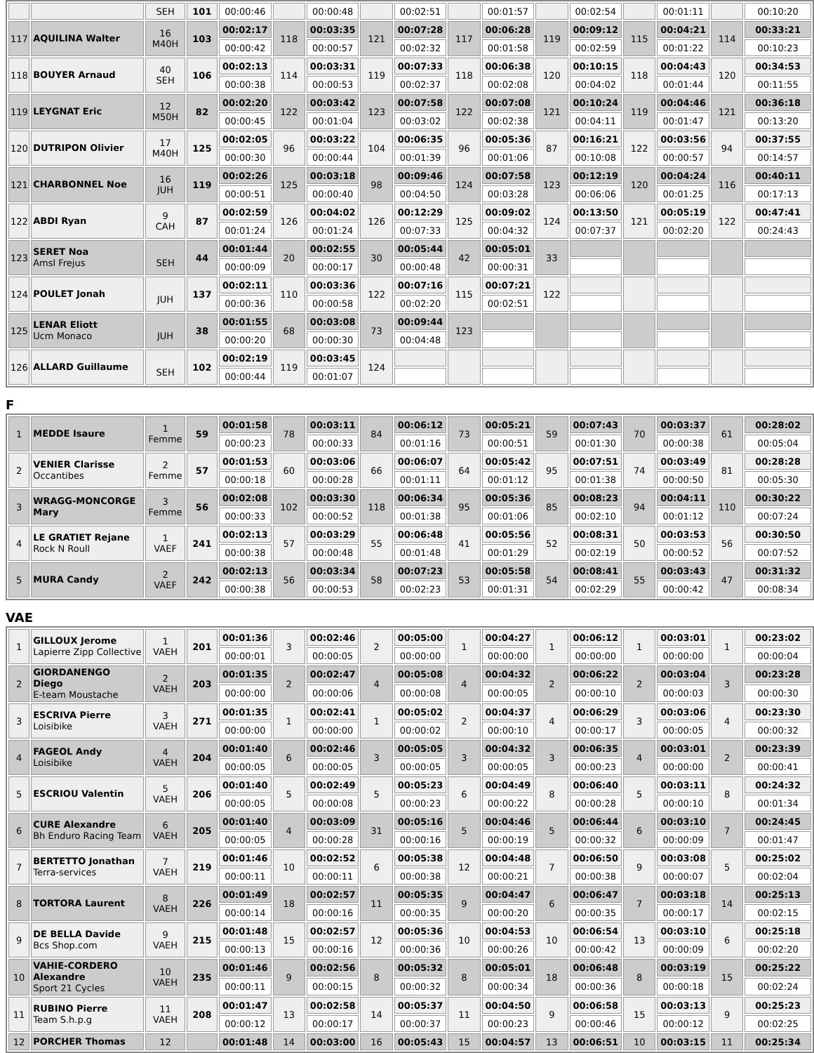| | | SEH | 101 | 00:00:46 | | 00:00:48 | | 00:02:51 | | 00:01:57 | | 00:02:54 | | 00:01:11 | | 00:10:20 |
| 117 | AQUILINA Walter | 16 M40H | 103 | 00:02:17 | 118 | 00:03:35 | 121 | 00:07:28 | 117 | 00:06:28 | 119 | 00:09:12 | 115 | 00:04:21 | 114 | 00:33:21 |
| | | | | 00:00:42 | | 00:00:57 | | 00:02:32 | | 00:01:58 | | 00:02:59 | | 00:01:22 | | 00:10:23 |
| 118 | BOUYER Arnaud | 40 SEH | 106 | 00:02:13 | 114 | 00:03:31 | 119 | 00:07:33 | 118 | 00:06:38 | 120 | 00:10:15 | 118 | 00:04:43 | 120 | 00:34:53 |
| | | | | 00:00:38 | | 00:00:53 | | 00:02:37 | | 00:02:08 | | 00:04:02 | | 00:01:44 | | 00:11:55 |
| 119 | LEYGNAT Eric | 12 M50H | 82 | 00:02:20 | 122 | 00:03:42 | 123 | 00:07:58 | 122 | 00:07:08 | 121 | 00:10:24 | 119 | 00:04:46 | 121 | 00:36:18 |
| | | | | 00:00:45 | | 00:01:04 | | 00:03:02 | | 00:02:38 | | 00:04:11 | | 00:01:47 | | 00:13:20 |
| 120 | DUTRIPON Olivier | 17 M40H | 125 | 00:02:05 | 96 | 00:03:22 | 104 | 00:06:35 | 96 | 00:05:36 | 87 | 00:16:21 | 122 | 00:03:56 | 94 | 00:37:55 |
| | | | | 00:00:30 | | 00:00:44 | | 00:01:39 | | 00:01:06 | | 00:10:08 | | 00:00:57 | | 00:14:57 |
| 121 | CHARBONNEL Noe | 16 JUH | 119 | 00:02:26 | 125 | 00:03:18 | 98 | 00:09:46 | 124 | 00:07:58 | 123 | 00:12:19 | 120 | 00:04:24 | 116 | 00:40:11 |
| | | | | 00:00:51 | | 00:00:40 | | 00:04:50 | | 00:03:28 | | 00:06:06 | | 00:01:25 | | 00:17:13 |
| 122 | ABDI Ryan | 9 CAH | 87 | 00:02:59 | 126 | 00:04:02 | 126 | 00:12:29 | 125 | 00:09:02 | 124 | 00:13:50 | 121 | 00:05:19 | 122 | 00:47:41 |
| | | | | 00:01:24 | | 00:01:24 | | 00:07:33 | | 00:04:32 | | 00:07:37 | | 00:02:20 | | 00:24:43 |
| 123 | SERET Noa Amsl Frejus | SEH | 44 | 00:01:44 | 20 | 00:02:55 | 30 | 00:05:44 | 42 | 00:05:01 | 33 | | | | | |
| | | | | 00:00:09 | | 00:00:17 | | 00:00:48 | | 00:00:31 | | | | | | |
| 124 | POULET Jonah | JUH | 137 | 00:02:11 | 110 | 00:03:36 | 122 | 00:07:16 | 115 | 00:07:21 | 122 | | | | | |
| | | | | 00:00:36 | | 00:00:58 | | 00:02:20 | | 00:02:51 | | | | | | |
| 125 | LENAR Eliott Ucm Monaco | JUH | 38 | 00:01:55 | 68 | 00:03:08 | 73 | 00:09:44 | 123 | | | | | | | |
| | | | | 00:00:20 | | 00:00:30 | | 00:04:48 | | | | | | | | |
| 126 | ALLARD Guillaume | SEH | 102 | 00:02:19 | 119 | 00:03:45 | 124 | | | | | | | | | |
| | | | | 00:00:44 | | 00:01:07 | | | | | | | | | | |
F
| 1 | MEDDE Isaure | 1 Femme | 59 | 00:01:58 | 78 | 00:03:11 | 84 | 00:06:12 | 73 | 00:05:21 | 59 | 00:07:43 | 70 | 00:03:37 | 61 | 00:28:02 |
| | | | | 00:00:23 | | 00:00:33 | | 00:01:16 | | 00:00:51 | | 00:01:30 | | 00:00:38 | | 00:05:04 |
| 2 | VENIER Clarisse Occantibes | 2 Femme | 57 | 00:01:53 | 60 | 00:03:06 | 66 | 00:06:07 | 64 | 00:05:42 | 95 | 00:07:51 | 74 | 00:03:49 | 81 | 00:28:28 |
| | | | | 00:00:18 | | 00:00:28 | | 00:01:11 | | 00:01:12 | | 00:01:38 | | 00:00:50 | | 00:05:30 |
| 3 | WRAGG-MONCORGE Mary | 3 Femme | 56 | 00:02:08 | 102 | 00:03:30 | 118 | 00:06:34 | 95 | 00:05:36 | 85 | 00:08:23 | 94 | 00:04:11 | 110 | 00:30:22 |
| | | | | 00:00:33 | | 00:00:52 | | 00:01:38 | | 00:01:06 | | 00:02:10 | | 00:01:12 | | 00:07:24 |
| 4 | LE GRATIET Rejane Rock N Roull | 1 VAEF | 241 | 00:02:13 | 57 | 00:03:29 | 55 | 00:06:48 | 41 | 00:05:56 | 52 | 00:08:31 | 50 | 00:03:53 | 56 | 00:30:50 |
| | | | | 00:00:38 | | 00:00:48 | | 00:01:48 | | 00:01:29 | | 00:02:19 | | 00:00:52 | | 00:07:52 |
| 5 | MURA Candy | 2 VAEF | 242 | 00:02:13 | 56 | 00:03:34 | 58 | 00:07:23 | 53 | 00:05:58 | 54 | 00:08:41 | 55 | 00:03:43 | 47 | 00:31:32 |
| | | | | 00:00:38 | | 00:00:53 | | 00:02:23 | | 00:01:31 | | 00:02:29 | | 00:00:42 | | 00:08:34 |
VAE
| 1 | GILLOUX Jerome Lapierre Zipp Collective | 1 VAEH | 201 | 00:01:36 | 3 | 00:02:46 | 2 | 00:05:00 | 1 | 00:04:27 | 1 | 00:06:12 | 1 | 00:03:01 | 1 | 00:23:02 |
| | | | | 00:00:01 | | 00:00:05 | | 00:00:00 | | 00:00:00 | | 00:00:00 | | 00:00:00 | | 00:00:04 |
| 2 | GIORDANENGO Diego E-team Moustache | 2 VAEH | 203 | 00:01:35 | 2 | 00:02:47 | 4 | 00:05:08 | 4 | 00:04:32 | 2 | 00:06:22 | 2 | 00:03:04 | 3 | 00:23:28 |
| | | | | 00:00:00 | | 00:00:06 | | 00:00:08 | | 00:00:05 | | 00:00:10 | | 00:00:03 | | 00:00:30 |
| 3 | ESCRIVA Pierre Loisibike | 3 VAEH | 271 | 00:01:35 | 1 | 00:02:41 | 1 | 00:05:02 | 2 | 00:04:37 | 4 | 00:06:29 | 3 | 00:03:06 | 4 | 00:23:30 |
| | | | | 00:00:00 | | 00:00:00 | | 00:00:02 | | 00:00:10 | | 00:00:17 | | 00:00:05 | | 00:00:32 |
| 4 | FAGEOL Andy Loisibike | 4 VAEH | 204 | 00:01:40 | 6 | 00:02:46 | 3 | 00:05:05 | 3 | 00:04:32 | 3 | 00:06:35 | 4 | 00:03:01 | 2 | 00:23:39 |
| | | | | 00:00:05 | | 00:00:05 | | 00:00:05 | | 00:00:05 | | 00:00:23 | | 00:00:00 | | 00:00:41 |
| 5 | ESCRIOU Valentin | 5 VAEH | 206 | 00:01:40 | 5 | 00:02:49 | 5 | 00:05:23 | 6 | 00:04:49 | 8 | 00:06:40 | 5 | 00:03:11 | 8 | 00:24:32 |
| | | | | 00:00:05 | | 00:00:08 | | 00:00:23 | | 00:00:22 | | 00:00:28 | | 00:00:10 | | 00:01:34 |
| 6 | CURE Alexandre Bh Enduro Racing Team | 6 VAEH | 205 | 00:01:40 | 4 | 00:03:09 | 31 | 00:05:16 | 5 | 00:04:46 | 5 | 00:06:44 | 6 | 00:03:10 | 7 | 00:24:45 |
| | | | | 00:00:05 | | 00:00:28 | | 00:00:16 | | 00:00:19 | | 00:00:32 | | 00:00:09 | | 00:01:47 |
| 7 | BERTETTO Jonathan Terra-services | 7 VAEH | 219 | 00:01:46 | 10 | 00:02:52 | 6 | 00:05:38 | 12 | 00:04:48 | 7 | 00:06:50 | 9 | 00:03:08 | 5 | 00:25:02 |
| | | | | 00:00:11 | | 00:00:11 | | 00:00:38 | | 00:00:21 | | 00:00:38 | | 00:00:07 | | 00:02:04 |
| 8 | TORTORA Laurent | 8 VAEH | 226 | 00:01:49 | 18 | 00:02:57 | 11 | 00:05:35 | 9 | 00:04:47 | 6 | 00:06:47 | 7 | 00:03:18 | 14 | 00:25:13 |
| | | | | 00:00:14 | | 00:00:16 | | 00:00:35 | | 00:00:20 | | 00:00:35 | | 00:00:17 | | 00:02:15 |
| 9 | DE BELLA Davide Bcs Shop.com | 9 VAEH | 215 | 00:01:48 | 15 | 00:02:57 | 12 | 00:05:36 | 10 | 00:04:53 | 10 | 00:06:54 | 13 | 00:03:10 | 6 | 00:25:18 |
| | | | | 00:00:13 | | 00:00:16 | | 00:00:36 | | 00:00:26 | | 00:00:42 | | 00:00:09 | | 00:02:20 |
| 10 | VAHIE-CORDERO Alexandre Sport 21 Cycles | 10 VAEH | 235 | 00:01:46 | 9 | 00:02:56 | 8 | 00:05:32 | 8 | 00:05:01 | 18 | 00:06:48 | 8 | 00:03:19 | 15 | 00:25:22 |
| | | | | 00:00:11 | | 00:00:15 | | 00:00:32 | | 00:00:34 | | 00:00:36 | | 00:00:18 | | 00:02:24 |
| 11 | RUBINO Pierre Team S.h.p.g | 11 VAEH | 208 | 00:01:47 | 13 | 00:02:58 | 14 | 00:05:37 | 11 | 00:04:50 | 9 | 00:06:58 | 15 | 00:03:13 | 9 | 00:25:23 |
| | | | | 00:00:12 | | 00:00:17 | | 00:00:37 | | 00:00:23 | | 00:00:46 | | 00:00:12 | | 00:02:25 |
| 12 | PORCHER Thomas | 12 | | 00:01:48 | 14 | 00:03:00 | 16 | 00:05:43 | 15 | 00:04:57 | 13 | 00:06:51 | 10 | 00:03:15 | 11 | 00:25:34 |